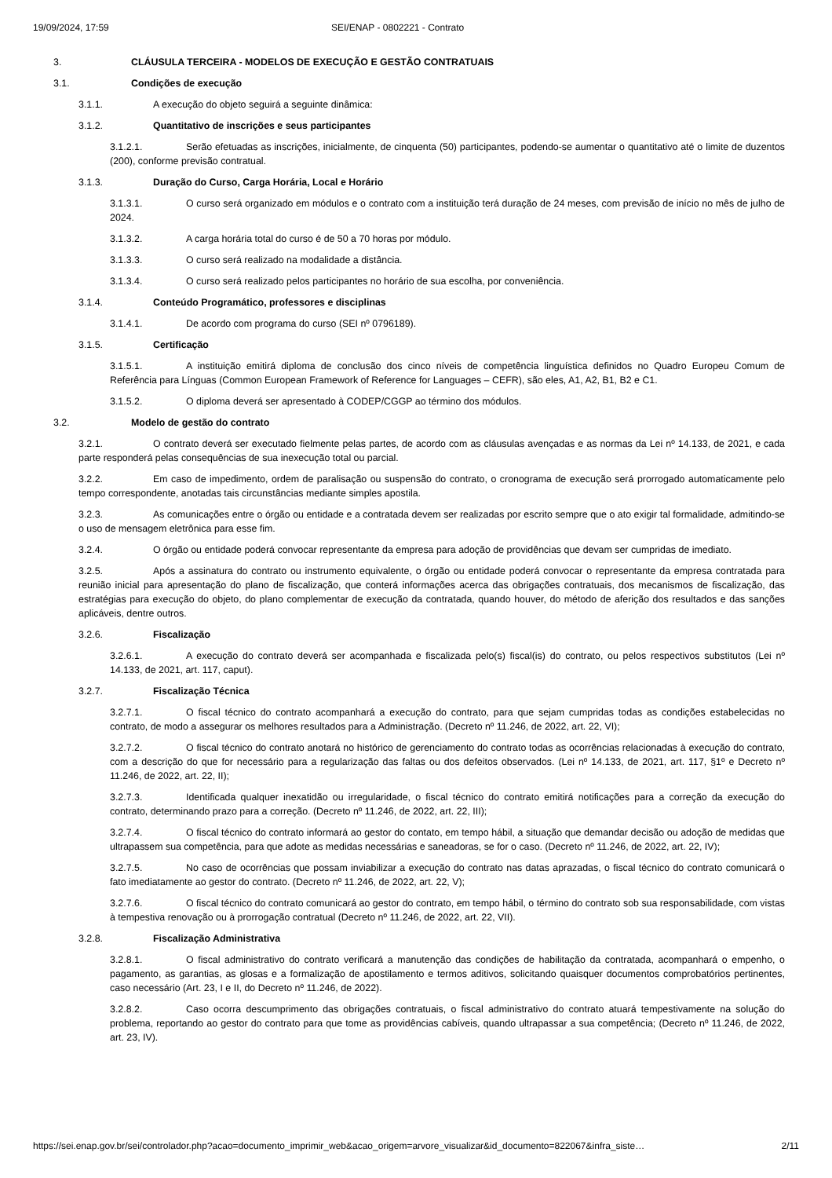19/09/2024, 17:59 SEI/ENAP - 0802221 - Contrato
3. CLÁUSULA TERCEIRA - MODELOS DE EXECUÇÃO E GESTÃO CONTRATUAIS
3.1. Condições de execução
3.1.1. A execução do objeto seguirá a seguinte dinâmica:
3.1.2. Quantitativo de inscrições e seus participantes
3.1.2.1. Serão efetuadas as inscrições, inicialmente, de cinquenta (50) participantes, podendo-se aumentar o quantitativo até o limite de duzentos (200), conforme previsão contratual.
3.1.3. Duração do Curso, Carga Horária, Local e Horário
3.1.3.1. O curso será organizado em módulos e o contrato com a instituição terá duração de 24 meses, com previsão de início no mês de julho de 2024.
3.1.3.2. A carga horária total do curso é de 50 a 70 horas por módulo.
3.1.3.3. O curso será realizado na modalidade a distância.
3.1.3.4. O curso será realizado pelos participantes no horário de sua escolha, por conveniência.
3.1.4. Conteúdo Programático, professores e disciplinas
3.1.4.1. De acordo com programa do curso (SEI nº 0796189).
3.1.5. Certificação
3.1.5.1. A instituição emitirá diploma de conclusão dos cinco níveis de competência linguística definidos no Quadro Europeu Comum de Referência para Línguas (Common European Framework of Reference for Languages – CEFR), são eles, A1, A2, B1, B2 e C1.
3.1.5.2. O diploma deverá ser apresentado à CODEP/CGGP ao término dos módulos.
3.2. Modelo de gestão do contrato
3.2.1. O contrato deverá ser executado fielmente pelas partes, de acordo com as cláusulas avençadas e as normas da Lei nº 14.133, de 2021, e cada parte responderá pelas consequências de sua inexecução total ou parcial.
3.2.2. Em caso de impedimento, ordem de paralisação ou suspensão do contrato, o cronograma de execução será prorrogado automaticamente pelo tempo correspondente, anotadas tais circunstâncias mediante simples apostila.
3.2.3. As comunicações entre o órgão ou entidade e a contratada devem ser realizadas por escrito sempre que o ato exigir tal formalidade, admitindo-se o uso de mensagem eletrônica para esse fim.
3.2.4. O órgão ou entidade poderá convocar representante da empresa para adoção de providências que devam ser cumpridas de imediato.
3.2.5. Após a assinatura do contrato ou instrumento equivalente, o órgão ou entidade poderá convocar o representante da empresa contratada para reunião inicial para apresentação do plano de fiscalização, que conterá informações acerca das obrigações contratuais, dos mecanismos de fiscalização, das estratégias para execução do objeto, do plano complementar de execução da contratada, quando houver, do método de aferição dos resultados e das sanções aplicáveis, dentre outros.
3.2.6. Fiscalização
3.2.6.1. A execução do contrato deverá ser acompanhada e fiscalizada pelo(s) fiscal(is) do contrato, ou pelos respectivos substitutos (Lei nº 14.133, de 2021, art. 117, caput).
3.2.7. Fiscalização Técnica
3.2.7.1. O fiscal técnico do contrato acompanhará a execução do contrato, para que sejam cumpridas todas as condições estabelecidas no contrato, de modo a assegurar os melhores resultados para a Administração. (Decreto nº 11.246, de 2022, art. 22, VI);
3.2.7.2. O fiscal técnico do contrato anotará no histórico de gerenciamento do contrato todas as ocorrências relacionadas à execução do contrato, com a descrição do que for necessário para a regularização das faltas ou dos defeitos observados. (Lei nº 14.133, de 2021, art. 117, §1º e Decreto nº 11.246, de 2022, art. 22, II);
3.2.7.3. Identificada qualquer inexatidão ou irregularidade, o fiscal técnico do contrato emitirá notificações para a correção da execução do contrato, determinando prazo para a correção. (Decreto nº 11.246, de 2022, art. 22, III);
3.2.7.4. O fiscal técnico do contrato informará ao gestor do contato, em tempo hábil, a situação que demandar decisão ou adoção de medidas que ultrapassem sua competência, para que adote as medidas necessárias e saneadoras, se for o caso. (Decreto nº 11.246, de 2022, art. 22, IV);
3.2.7.5. No caso de ocorrências que possam inviabilizar a execução do contrato nas datas aprazadas, o fiscal técnico do contrato comunicará o fato imediatamente ao gestor do contrato. (Decreto nº 11.246, de 2022, art. 22, V);
3.2.7.6. O fiscal técnico do contrato comunicará ao gestor do contrato, em tempo hábil, o término do contrato sob sua responsabilidade, com vistas à tempestiva renovação ou à prorrogação contratual (Decreto nº 11.246, de 2022, art. 22, VII).
3.2.8. Fiscalização Administrativa
3.2.8.1. O fiscal administrativo do contrato verificará a manutenção das condições de habilitação da contratada, acompanhará o empenho, o pagamento, as garantias, as glosas e a formalização de apostilamento e termos aditivos, solicitando quaisquer documentos comprobatórios pertinentes, caso necessário (Art. 23, I e II, do Decreto nº 11.246, de 2022).
3.2.8.2. Caso ocorra descumprimento das obrigações contratuais, o fiscal administrativo do contrato atuará tempestivamente na solução do problema, reportando ao gestor do contrato para que tome as providências cabíveis, quando ultrapassar a sua competência; (Decreto nº 11.246, de 2022, art. 23, IV).
https://sei.enap.gov.br/sei/controlador.php?acao=documento_imprimir_web&acao_origem=arvore_visualizar&id_documento=822067&infra_siste… 2/11